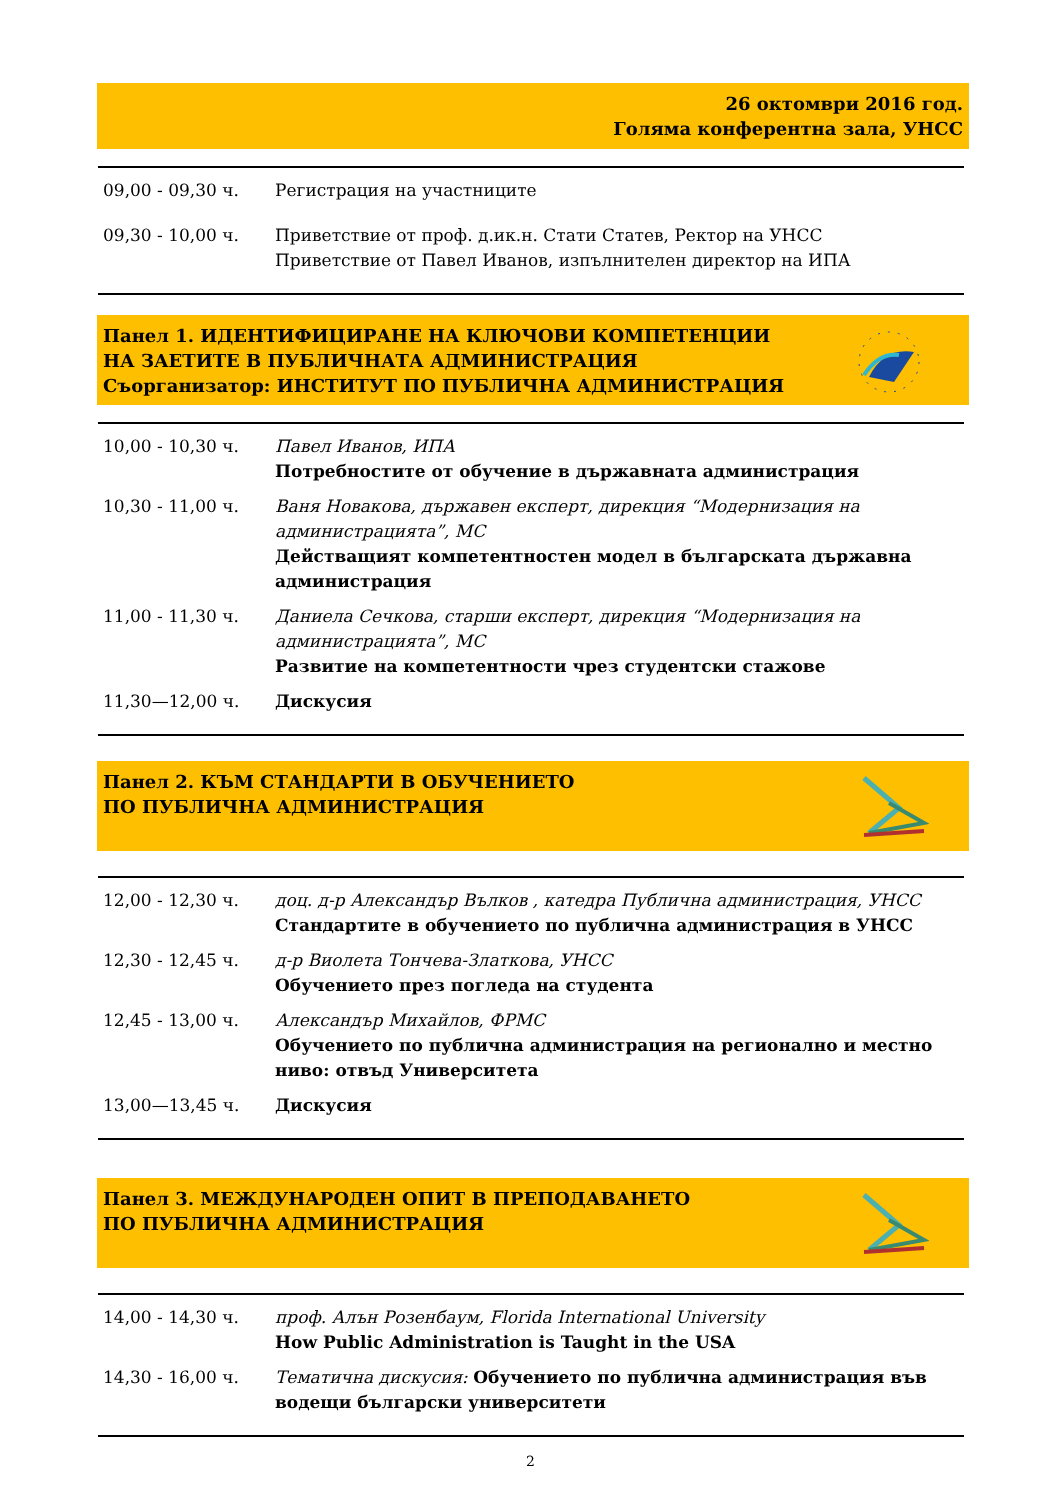26 октомври 2016 год.
Голяма конферентна зала, УНСС
09,00 - 09,30 ч. Регистрация на участниците
09,30 - 10,00 ч. Приветствие от проф. д.ик.н. Стати Статев, Ректор на УНСС
Приветствие от Павел Иванов, изпълнителен директор на ИПА
Панел 1. ИДЕНТИФИЦИРАНЕ НА КЛЮЧОВИ КОМПЕТЕНЦИИ
НА ЗАЕТИТЕ В ПУБЛИЧНАТА АДМИНИСТРАЦИЯ
Съорганизатор: ИНСТИТУТ ПО ПУБЛИЧНА АДМИНИСТРАЦИЯ
10,00 - 10,30 ч. Павел Иванов, ИПА
Потребностите от обучение в държавната администрация
10,30 - 11,00 ч. Ваня Новакова, държавен експерт, дирекция “Модернизация на администрацията”, МС
Действащият компетентностен модел в българската държавна администрация
11,00 - 11,30 ч. Даниела Сечкова, старши експерт, дирекция “Модернизация на администрацията”, МС
Развитие на компетентности чрез студентски стажове
11,30—12,00 ч. Дискусия
Панел 2. КЪМ СТАНДАРТИ В ОБУЧЕНИЕТО
ПО ПУБЛИЧНА АДМИНИСТРАЦИЯ
12,00 - 12,30 ч. доц. д-р Александър Вълков , катедра Публична администрация, УНСС
Стандартите в обучението по публична администрация в УНСС
12,30 - 12,45 ч. д-р Виолета Тончева-Златкова, УНСС
Обучението през погледа на студента
12,45 - 13,00 ч. Александър Михайлов, ФРМС
Обучението по публична администрация на регионално и местно ниво: отвъд Университета
13,00—13,45 ч. Дискусия
Панел 3. МЕЖДУНАРОДЕН ОПИТ В ПРЕПОДАВАНЕТО
ПО ПУБЛИЧНА АДМИНИСТРАЦИЯ
14,00 - 14,30 ч. проф. Алън Розенбаум, Florida International University
How Public Administration is Taught in the USA
14,30 - 16,00 ч. Тематична дискусия: Обучението по публична администрация във водещи български университети
2